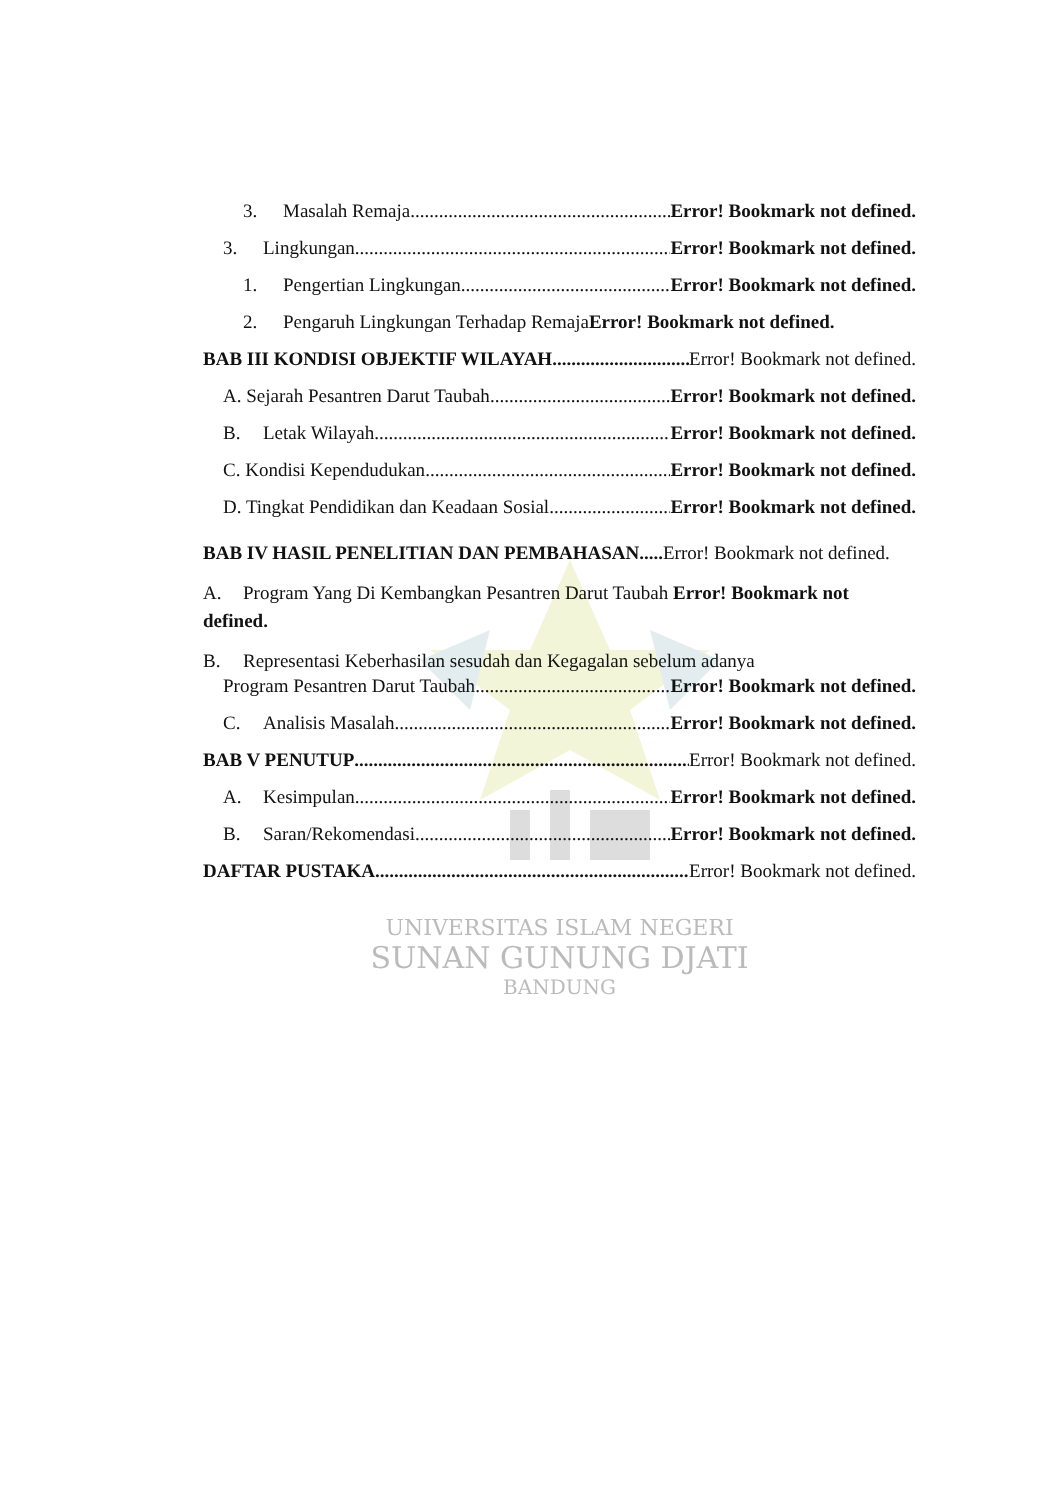3. Masalah Remaja Error! Bookmark not defined.
3. Lingkungan Error! Bookmark not defined.
1. Pengertian Lingkungan Error! Bookmark not defined.
2. Pengaruh Lingkungan Terhadap Remaja Error! Bookmark not defined.
BAB III KONDISI OBJEKTIF WILAYAH Error! Bookmark not defined.
A. Sejarah Pesantren Darut Taubah Error! Bookmark not defined.
B. Letak Wilayah Error! Bookmark not defined.
C. Kondisi Kependudukan Error! Bookmark not defined.
D. Tingkat Pendidikan dan Keadaan Sosial Error! Bookmark not defined.
BAB IV HASIL PENELITIAN DAN PEMBAHASAN..... Error! Bookmark not defined.
A. Program Yang Di Kembangkan Pesantren Darut Taubah Error! Bookmark not defined.
B. Representasi Keberhasilan sesudah dan Kegagalan sebelum adanya
Program Pesantren Darut Taubah Error! Bookmark not defined.
C. Analisis Masalah Error! Bookmark not defined.
BAB V PENUTUP Error! Bookmark not defined.
A. Kesimpulan Error! Bookmark not defined.
B. Saran/Rekomendasi Error! Bookmark not defined.
DAFTAR PUSTAKA Error! Bookmark not defined.
UNIVERSITAS ISLAM NEGERI
SUNAN GUNUNG DJATI
BANDUNG